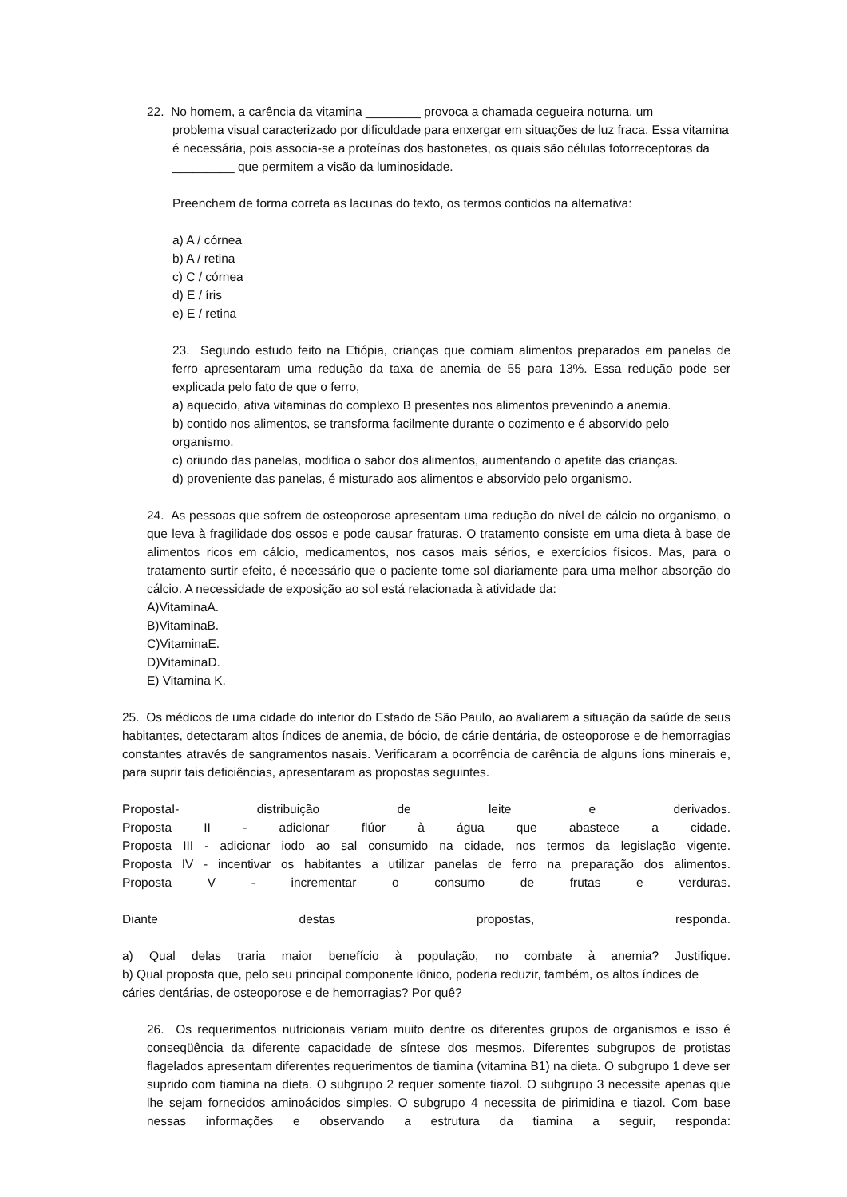22. No homem, a carência da vitamina ________ provoca a chamada cegueira noturna, um
problema visual caracterizado por dificuldade para enxergar em situações de luz fraca. Essa vitamina é necessária, pois associa-se a proteínas dos bastonetes, os quais são células fotorreceptoras da _________ que permitem a visão da luminosidade.
Preenchem de forma correta as lacunas do texto, os termos contidos na alternativa:
a) A / córnea
b) A / retina
c) C / córnea
d) E / íris
e) E / retina
23. Segundo estudo feito na Etiópia, crianças que comiam alimentos preparados em panelas de ferro apresentaram uma redução da taxa de anemia de 55 para 13%. Essa redução pode ser explicada pelo fato de que o ferro,
a) aquecido, ativa vitaminas do complexo B presentes nos alimentos prevenindo a anemia.
b) contido nos alimentos, se transforma facilmente durante o cozimento e é absorvido pelo organismo.
c) oriundo das panelas, modifica o sabor dos alimentos, aumentando o apetite das crianças.
d) proveniente das panelas, é misturado aos alimentos e absorvido pelo organismo.
24. As pessoas que sofrem de osteoporose apresentam uma redução do nível de cálcio no organismo, o que leva à fragilidade dos ossos e pode causar fraturas. O tratamento consiste em uma dieta à base de alimentos ricos em cálcio, medicamentos, nos casos mais sérios, e exercícios físicos. Mas, para o tratamento surtir efeito, é necessário que o paciente tome sol diariamente para uma melhor absorção do cálcio. A necessidade de exposição ao sol está relacionada à atividade da:
A)VitaminaA.
B)VitaminaB.
C)VitaminaE.
D)VitaminaD.
E) Vitamina K.
25. Os médicos de uma cidade do interior do Estado de São Paulo, ao avaliarem a situação da saúde de seus habitantes, detectaram altos índices de anemia, de bócio, de cárie dentária, de osteoporose e de hemorragias constantes através de sangramentos nasais. Verificaram a ocorrência de carência de alguns íons minerais e, para suprir tais deficiências, apresentaram as propostas seguintes.
PropostaI- distribuição de leite e derivados.
Proposta II - adicionar flúor à água que abastece a cidade.
Proposta III - adicionar iodo ao sal consumido na cidade, nos termos da legislação vigente.
Proposta IV - incentivar os habitantes a utilizar panelas de ferro na preparação dos alimentos.
Proposta V - incrementar o consumo de frutas e verduras.
Diante destas propostas, responda.
a) Qual delas traria maior benefício à população, no combate à anemia? Justifique.
b) Qual proposta que, pelo seu principal componente iônico, poderia reduzir, também, os altos índices de cáries dentárias, de osteoporose e de hemorragias? Por quê?
26. Os requerimentos nutricionais variam muito dentre os diferentes grupos de organismos e isso é conseqüência da diferente capacidade de síntese dos mesmos. Diferentes subgrupos de protistas flagelados apresentam diferentes requerimentos de tiamina (vitamina B1) na dieta. O subgrupo 1 deve ser suprido com tiamina na dieta. O subgrupo 2 requer somente tiazol. O subgrupo 3 necessite apenas que lhe sejam fornecidos aminoácidos simples. O subgrupo 4 necessita de pirimidina e tiazol. Com base nessas informações e observando a estrutura da tiamina a seguir, responda: